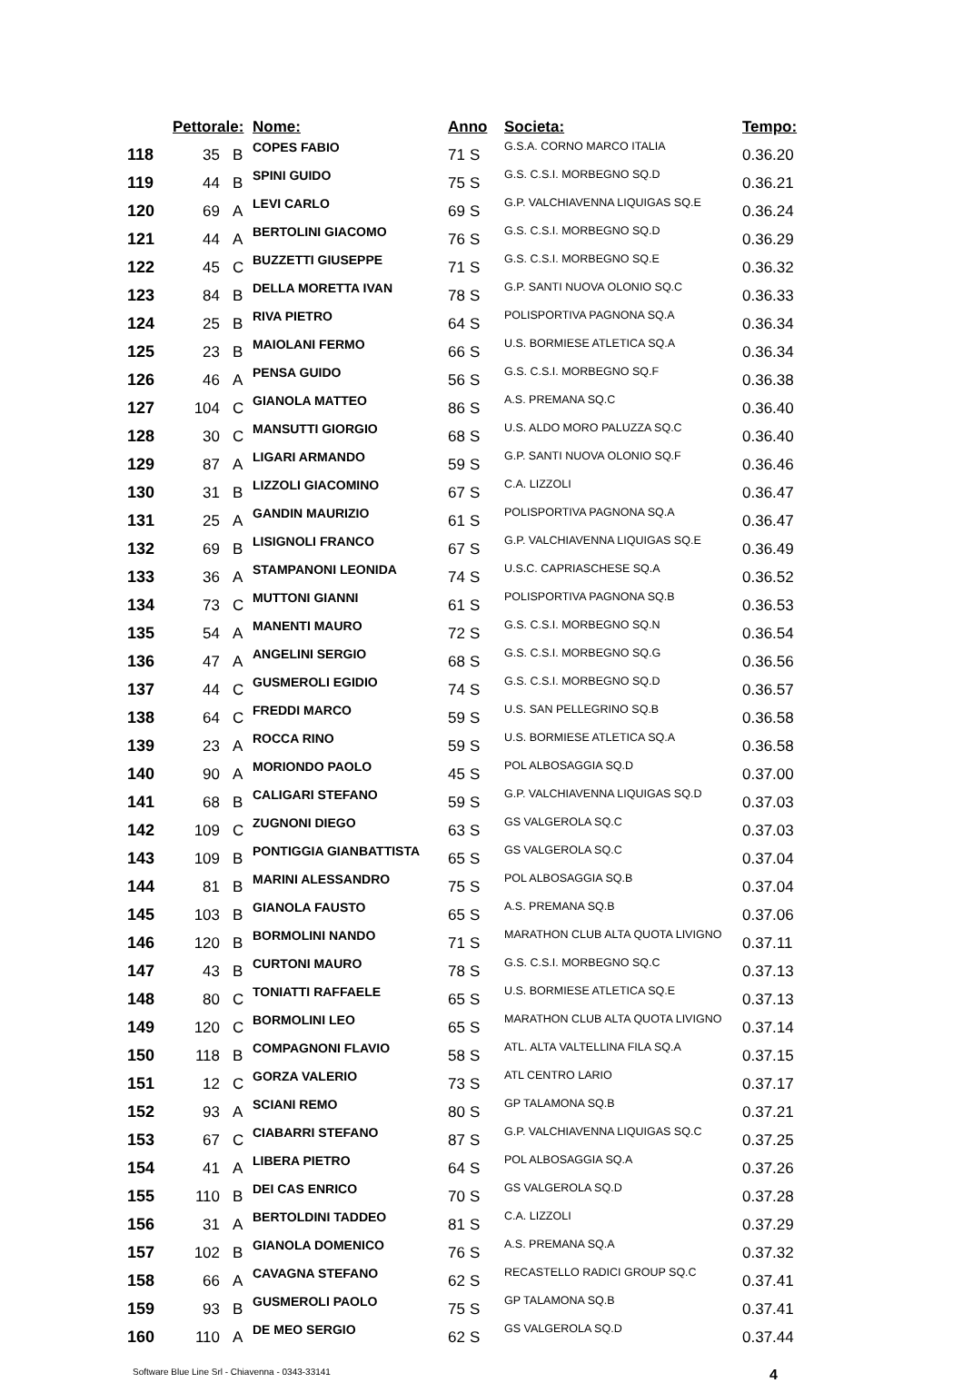| | Pettorale: | | Nome: | Anno | | Societa: | Tempo: |
| --- | --- | --- | --- | --- | --- | --- | --- |
| 118 | 35 | B | COPES FABIO | 71 | S | G.S.A. CORNO MARCO ITALIA | 0.36.20 |
| 119 | 44 | B | SPINI GUIDO | 75 | S | G.S. C.S.I. MORBEGNO SQ.D | 0.36.21 |
| 120 | 69 | A | LEVI CARLO | 69 | S | G.P. VALCHIAVENNA LIQUIGAS SQ.E | 0.36.24 |
| 121 | 44 | A | BERTOLINI GIACOMO | 76 | S | G.S. C.S.I. MORBEGNO SQ.D | 0.36.29 |
| 122 | 45 | C | BUZZETTI GIUSEPPE | 71 | S | G.S. C.S.I. MORBEGNO SQ.E | 0.36.32 |
| 123 | 84 | B | DELLA MORETTA IVAN | 78 | S | G.P. SANTI NUOVA OLONIO SQ.C | 0.36.33 |
| 124 | 25 | B | RIVA PIETRO | 64 | S | POLISPORTIVA PAGNONA SQ.A | 0.36.34 |
| 125 | 23 | B | MAIOLANI FERMO | 66 | S | U.S. BORMIESE ATLETICA SQ.A | 0.36.34 |
| 126 | 46 | A | PENSA GUIDO | 56 | S | G.S. C.S.I. MORBEGNO SQ.F | 0.36.38 |
| 127 | 104 | C | GIANOLA MATTEO | 86 | S | A.S. PREMANA SQ.C | 0.36.40 |
| 128 | 30 | C | MANSUTTI GIORGIO | 68 | S | U.S. ALDO MORO PALUZZA SQ.C | 0.36.40 |
| 129 | 87 | A | LIGARI ARMANDO | 59 | S | G.P. SANTI NUOVA OLONIO SQ.F | 0.36.46 |
| 130 | 31 | B | LIZZOLI GIACOMINO | 67 | S | C.A. LIZZOLI | 0.36.47 |
| 131 | 25 | A | GANDIN MAURIZIO | 61 | S | POLISPORTIVA PAGNONA SQ.A | 0.36.47 |
| 132 | 69 | B | LISIGNOLI FRANCO | 67 | S | G.P. VALCHIAVENNA LIQUIGAS SQ.E | 0.36.49 |
| 133 | 36 | A | STAMPANONI LEONIDA | 74 | S | U.S.C. CAPRIASCHESE SQ.A | 0.36.52 |
| 134 | 73 | C | MUTTONI GIANNI | 61 | S | POLISPORTIVA PAGNONA SQ.B | 0.36.53 |
| 135 | 54 | A | MANENTI MAURO | 72 | S | G.S. C.S.I. MORBEGNO SQ.N | 0.36.54 |
| 136 | 47 | A | ANGELINI SERGIO | 68 | S | G.S. C.S.I. MORBEGNO SQ.G | 0.36.56 |
| 137 | 44 | C | GUSMEROLI EGIDIO | 74 | S | G.S. C.S.I. MORBEGNO SQ.D | 0.36.57 |
| 138 | 64 | C | FREDDI MARCO | 59 | S | U.S. SAN PELLEGRINO SQ.B | 0.36.58 |
| 139 | 23 | A | ROCCA RINO | 59 | S | U.S. BORMIESE ATLETICA SQ.A | 0.36.58 |
| 140 | 90 | A | MORIONDO PAOLO | 45 | S | POL ALBOSAGGIA SQ.D | 0.37.00 |
| 141 | 68 | B | CALIGARI STEFANO | 59 | S | G.P. VALCHIAVENNA LIQUIGAS SQ.D | 0.37.03 |
| 142 | 109 | C | ZUGNONI DIEGO | 63 | S | GS VALGEROLA SQ.C | 0.37.03 |
| 143 | 109 | B | PONTIGGIA GIANBATTISTA | 65 | S | GS VALGEROLA SQ.C | 0.37.04 |
| 144 | 81 | B | MARINI ALESSANDRO | 75 | S | POL ALBOSAGGIA SQ.B | 0.37.04 |
| 145 | 103 | B | GIANOLA FAUSTO | 65 | S | A.S. PREMANA SQ.B | 0.37.06 |
| 146 | 120 | B | BORMOLINI NANDO | 71 | S | MARATHON CLUB ALTA QUOTA LIVIGNO | 0.37.11 |
| 147 | 43 | B | CURTONI MAURO | 78 | S | G.S. C.S.I. MORBEGNO SQ.C | 0.37.13 |
| 148 | 80 | C | TONIATTI RAFFAELE | 65 | S | U.S. BORMIESE ATLETICA SQ.E | 0.37.13 |
| 149 | 120 | C | BORMOLINI LEO | 65 | S | MARATHON CLUB ALTA QUOTA LIVIGNO | 0.37.14 |
| 150 | 118 | B | COMPAGNONI FLAVIO | 58 | S | ATL. ALTA VALTELLINA FILA SQ.A | 0.37.15 |
| 151 | 12 | C | GORZA VALERIO | 73 | S | ATL CENTRO LARIO | 0.37.17 |
| 152 | 93 | A | SCIANI REMO | 80 | S | GP TALAMONA SQ.B | 0.37.21 |
| 153 | 67 | C | CIABARRI STEFANO | 87 | S | G.P. VALCHIAVENNA LIQUIGAS SQ.C | 0.37.25 |
| 154 | 41 | A | LIBERA PIETRO | 64 | S | POL ALBOSAGGIA SQ.A | 0.37.26 |
| 155 | 110 | B | DEI CAS ENRICO | 70 | S | GS VALGEROLA SQ.D | 0.37.28 |
| 156 | 31 | A | BERTOLDINI TADDEO | 81 | S | C.A. LIZZOLI | 0.37.29 |
| 157 | 102 | B | GIANOLA DOMENICO | 76 | S | A.S. PREMANA SQ.A | 0.37.32 |
| 158 | 66 | A | CAVAGNA STEFANO | 62 | S | RECASTELLO RADICI GROUP SQ.C | 0.37.41 |
| 159 | 93 | B | GUSMEROLI PAOLO | 75 | S | GP TALAMONA SQ.B | 0.37.41 |
| 160 | 110 | A | DE MEO SERGIO | 62 | S | GS VALGEROLA SQ.D | 0.37.44 |
Software Blue Line Srl - Chiavenna - 0343-33141 4